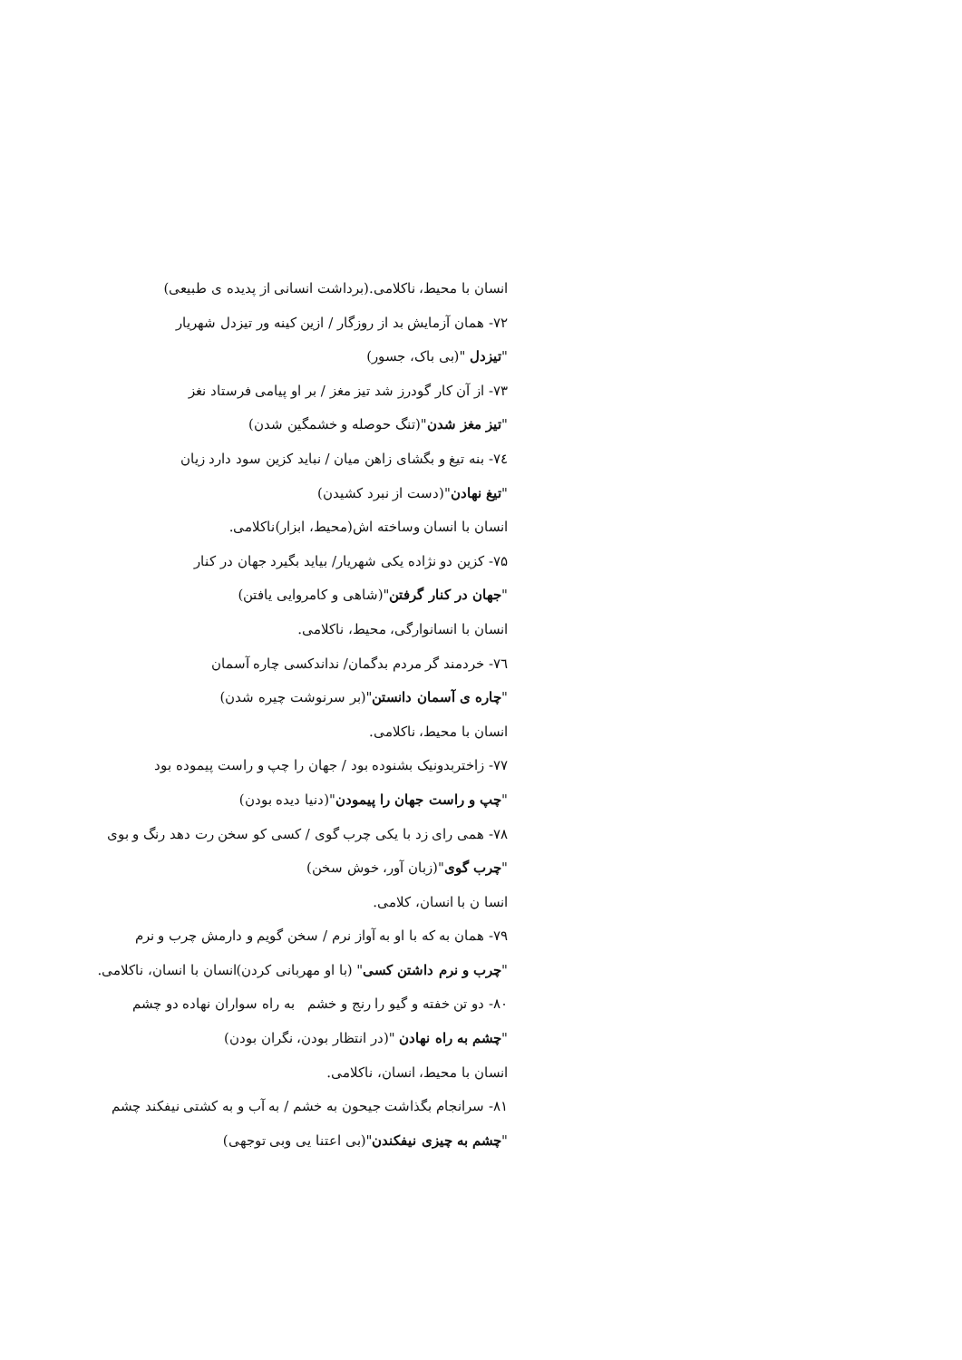انسان با محیط، ناکلامی.(برداشت انسانی از پدیده ی طبیعی)
۷۲- همان آزمایش بد از روزگار / ازین کینه ور تیزدل شهریار
"تیزدل "(بی باک، جسور)
۷۳- از آن کار گودرز شد تیز مغز / بر او پیامی فرستاد نغز
"تیز مغز شدن"(تنگ حوصله و خشمگین شدن)
۷٤- بنه تیغ و بگشای زاهن میان / نباید کزین سود دارد زیان
"تیغ نهادن"(دست از نبرد کشیدن)
انسان با انسان وساخته اش(محیط، ابزار)ناکلامی.
۷۵- کزین دو نژاده یکی شهریار/ بیاید بگیرد جهان در کنار
"جهان در کنار گرفتن"(شاهی و کامروایی یافتن)
انسان با انسانوارگی، محیط، ناکلامی.
۷٦- خردمند گر مردم بدگمان/ نداندکسی چاره آسمان
"چاره ی آسمان دانستن"(بر سرنوشت چیره شدن)
انسان با محیط، ناکلامی.
۷۷- زاختربدونیک بشنوده بود / جهان را چپ و راست پیموده بود
"چپ و راست جهان را پیمودن"(دنیا دیده بودن)
۷۸- همی رای زد با یکی چرب گوی / کسی کو سخن رت دهد رنگ و بوی
"چرب گوی"(زبان آور، خوش سخن)
انسا ن با انسان، کلامی.
۷۹- همان به که با او به آواز نرم / سخن گویم و دارمش چرب و نرم
"چرب و نرم داشتن کسی" (با او مهربانی کردن)انسان با انسان، ناکلامی.
۸۰- دو تن خفته و گیو را رنج و خشم به راه سواران نهاده دو چشم
"چشم به راه نهادن "(در انتظار بودن، نگران بودن)
انسان با محیط، انسان، ناکلامی.
۸۱- سرانجام بگذاشت جیحون به خشم / به آب و به کشتی نیفکند چشم
"چشم به چیزی نیفکندن"(بی اعتنا یی وبی توجهی)